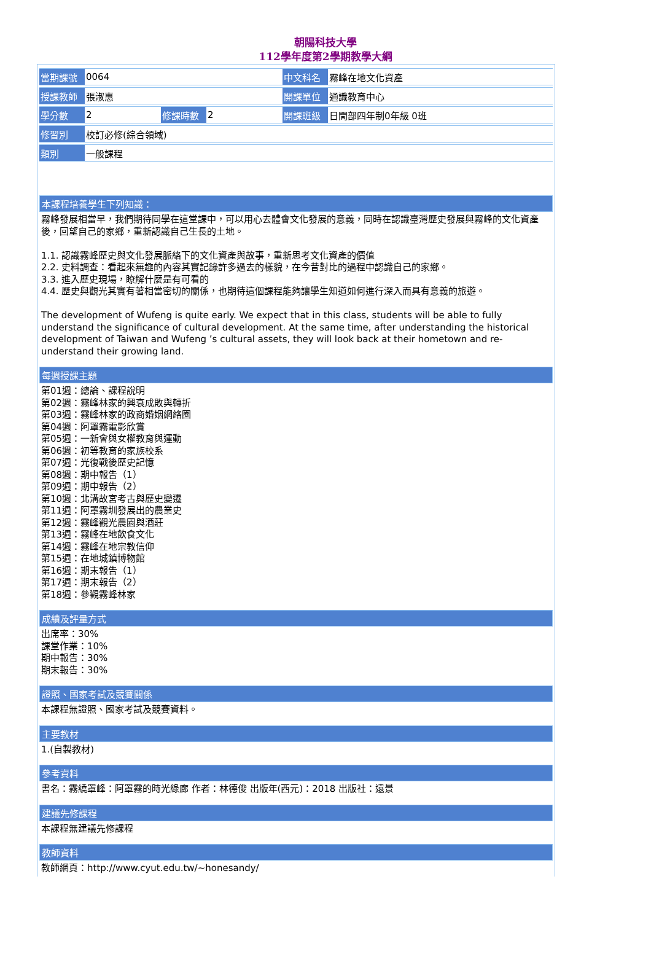朝陽科技大學
112學年度第2學期教學大綱
| 當期課號 | 0064 | | | 中文科名 | 霧峰在地文化資產 |
| 授課教師 | 張淑惠 | | | 開課單位 | 通識教育中心 |
| 學分數 | 2 | 修課時數 | 2 | 開課班級 | 日間部四年制0年級 0班 |
| 修習別 | 校訂必修(綜合領域) | | | | |
| 類別 | 一般課程 | | | | |
本課程培養學生下列知識：
霧峰發展相當早，我們期待同學在這堂課中，可以用心去體會文化發展的意義，同時在認識臺灣歷史發展與霧峰的文化資產後，回望自己的家鄉，重新認識自己生長的土地。
1.1. 認識霧峰歷史與文化發展脈絡下的文化資產與故事，重新思考文化資產的價值
2.2. 史料調查：看起來無趣的內容其實記錄許多過去的樣貌，在今昔對比的過程中認識自己的家鄉。
3.3. 進入歷史現場，瞭解什麼是有可看的
4.4. 歷史與觀光其實有著相當密切的關係，也期待這個課程能夠讓學生知道如何進行深入而具有意義的旅遊。
The development of Wufeng is quite early. We expect that in this class, students will be able to fully understand the significance of cultural development. At the same time, after understanding the historical development of Taiwan and Wufeng ’s cultural assets, they will look back at their hometown and re-understand their growing land.
每週授課主題
第01週：總論、課程說明
第02週：霧峰林家的興衰成敗與轉折
第03週：霧峰林家的政商婚姻網絡圈
第04週：阿罩霧電影欣賞
第05週：一新會與女權教育與運動
第06週：初等教育的家族校系
第07週：光復戰後歷史記憶
第08週：期中報告（1）
第09週：期中報告（2）
第10週：北溝故宮考古與歷史變遷
第11週：阿罩霧圳發展出的農業史
第12週：霧峰觀光農園與酒莊
第13週：霧峰在地飲食文化
第14週：霧峰在地宗教信仰
第15週：在地城鎮博物館
第16週：期末報告（1）
第17週：期末報告（2）
第18週：參觀霧峰林家
成績及評量方式
出席率：30%
課堂作業：10%
期中報告：30%
期末報告：30%
證照、國家考試及競賽關係
本課程無證照、國家考試及競賽資料。
主要教材
1.(自製教材)
參考資料
書名：霧繞罩峰：阿罩霧的時光綠廊 作者：林德俊 出版年(西元)：2018 出版社：遠景
建議先修課程
本課程無建議先修課程
教師資料
教師網頁：http://www.cyut.edu.tw/~honesandy/